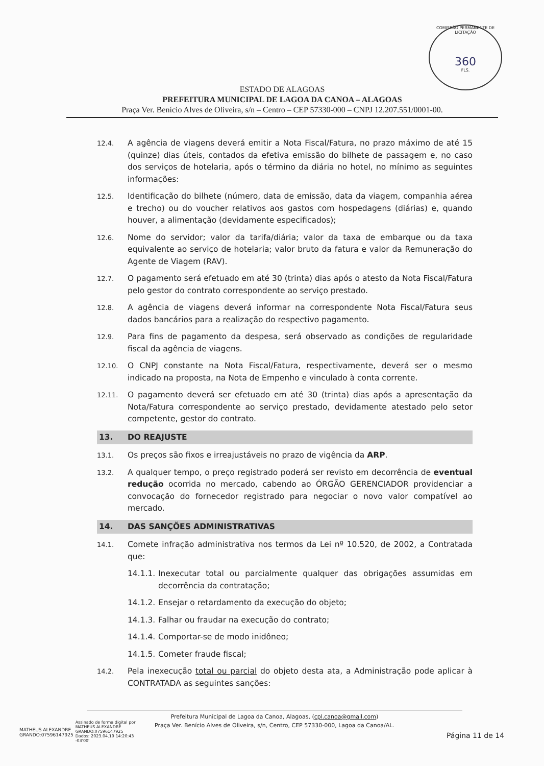COMISSÃO PERMANENTE DE LICITAÇÃO
360
FLS.
ESTADO DE ALAGOAS
PREFEITURA MUNICIPAL DE LAGOA DA CANOA – ALAGOAS
Praça Ver. Benício Alves de Oliveira, s/n – Centro – CEP 57330-000 – CNPJ 12.207.551/0001-00.
12.4.
A agência de viagens deverá emitir a Nota Fiscal/Fatura, no prazo máximo de até 15 (quinze) dias úteis, contados da efetiva emissão do bilhete de passagem e, no caso dos serviços de hotelaria, após o término da diária no hotel, no mínimo as seguintes informações:
12.5.
Identificação do bilhete (número, data de emissão, data da viagem, companhia aérea e trecho) ou do voucher relativos aos gastos com hospedagens (diárias) e, quando houver, a alimentação (devidamente especificados);
12.6.
Nome do servidor; valor da tarifa/diária; valor da taxa de embarque ou da taxa equivalente ao serviço de hotelaria; valor bruto da fatura e valor da Remuneração do Agente de Viagem (RAV).
12.7.
O pagamento será efetuado em até 30 (trinta) dias após o atesto da Nota Fiscal/Fatura pelo gestor do contrato correspondente ao serviço prestado.
12.8.
A agência de viagens deverá informar na correspondente Nota Fiscal/Fatura seus dados bancários para a realização do respectivo pagamento.
12.9.
Para fins de pagamento da despesa, será observado as condições de regularidade fiscal da agência de viagens.
12.10.
O CNPJ constante na Nota Fiscal/Fatura, respectivamente, deverá ser o mesmo indicado na proposta, na Nota de Empenho e vinculado à conta corrente.
12.11.
O pagamento deverá ser efetuado em até 30 (trinta) dias após a apresentação da Nota/Fatura correspondente ao serviço prestado, devidamente atestado pelo setor competente, gestor do contrato.
13. DO REAJUSTE
13.1.
Os preços são fixos e irreajustáveis no prazo de vigência da ARP.
13.2.
A qualquer tempo, o preço registrado poderá ser revisto em decorrência de eventual redução ocorrida no mercado, cabendo ao ÓRGÃO GERENCIADOR providenciar a convocação do fornecedor registrado para negociar o novo valor compatível ao mercado.
14. DAS SANÇÕES ADMINISTRATIVAS
14.1.
Comete infração administrativa nos termos da Lei nº 10.520, de 2002, a Contratada que:
14.1.1.
Inexecutar total ou parcialmente qualquer das obrigações assumidas em decorrência da contratação;
14.1.2.
Ensejar o retardamento da execução do objeto;
14.1.3.
Falhar ou fraudar na execução do contrato;
14.1.4.
Comportar-se de modo inidôneo;
14.1.5.
Cometer fraude fiscal;
14.2.
Pela inexecução total ou parcial do objeto desta ata, a Administração pode aplicar à CONTRATADA as seguintes sanções:
Prefeitura Municipal de Lagoa da Canoa, Alagoas, (cpl.canoa@gmail.com)
Praça Ver. Benício Alves de Oliveira, s/n, Centro, CEP 57330-000, Lagoa da Canoa/AL.
MATHEUS ALEXANDRE
GRANDO:07596147925
Assinado de forma digital por
MATHEUS ALEXANDRE
GRANDO:07596147925
Dados: 2023.04.19 14:20:43
-03'00'
Página 11 de 14